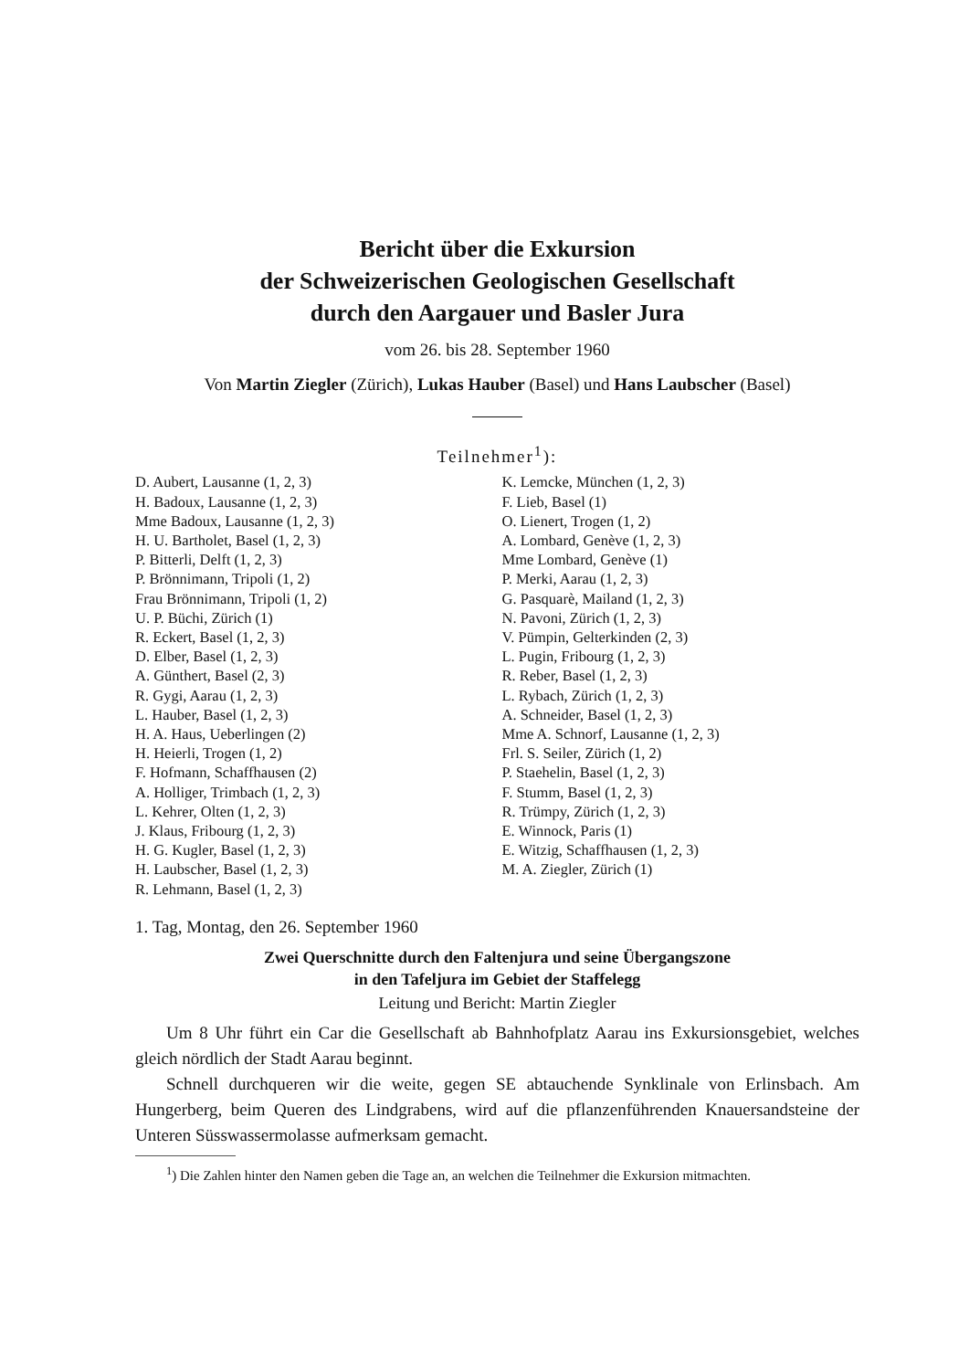Bericht über die Exkursion
der Schweizerischen Geologischen Gesellschaft
durch den Aargauer und Basler Jura
vom 26. bis 28. September 1960
Von Martin Ziegler (Zürich), Lukas Hauber (Basel) und Hans Laubscher (Basel)
Teilnehmer<sup>1</sup>):
D. Aubert, Lausanne (1, 2, 3)
H. Badoux, Lausanne (1, 2, 3)
Mme Badoux, Lausanne (1, 2, 3)
H. U. Bartholet, Basel (1, 2, 3)
P. Bitterli, Delft (1, 2, 3)
P. Brönnimann, Tripoli (1, 2)
Frau Brönnimann, Tripoli (1, 2)
U. P. Büchi, Zürich (1)
R. Eckert, Basel (1, 2, 3)
D. Elber, Basel (1, 2, 3)
A. Günthert, Basel (2, 3)
R. Gygi, Aarau (1, 2, 3)
L. Hauber, Basel (1, 2, 3)
H. A. Haus, Ueberlingen (2)
H. Heierli, Trogen (1, 2)
F. Hofmann, Schaffhausen (2)
A. Holliger, Trimbach (1, 2, 3)
L. Kehrer, Olten (1, 2, 3)
J. Klaus, Fribourg (1, 2, 3)
H. G. Kugler, Basel (1, 2, 3)
H. Laubscher, Basel (1, 2, 3)
R. Lehmann, Basel (1, 2, 3)
K. Lemcke, München (1, 2, 3)
F. Lieb, Basel (1)
O. Lienert, Trogen (1, 2)
A. Lombard, Genève (1, 2, 3)
Mme Lombard, Genève (1)
P. Merki, Aarau (1, 2, 3)
G. Pasquarè, Mailand (1, 2, 3)
N. Pavoni, Zürich (1, 2, 3)
V. Pümpin, Gelterkinden (2, 3)
L. Pugin, Fribourg (1, 2, 3)
R. Reber, Basel (1, 2, 3)
L. Rybach, Zürich (1, 2, 3)
A. Schneider, Basel (1, 2, 3)
Mme A. Schnorf, Lausanne (1, 2, 3)
Frl. S. Seiler, Zürich (1, 2)
P. Staehelin, Basel (1, 2, 3)
F. Stumm, Basel (1, 2, 3)
R. Trümpy, Zürich (1, 2, 3)
E. Winnock, Paris (1)
E. Witzig, Schaffhausen (1, 2, 3)
M. A. Ziegler, Zürich (1)
1. Tag, Montag, den 26. September 1960
Zwei Querschnitte durch den Faltenjura und seine Übergangszone
in den Tafeljura im Gebiet der Staffelegg
Leitung und Bericht: Martin Ziegler
Um 8 Uhr führt ein Car die Gesellschaft ab Bahnhofplatz Aarau ins Exkursionsgebiet, welches gleich nördlich der Stadt Aarau beginnt.
Schnell durchqueren wir die weite, gegen SE abtauchende Synklinale von Erlinsbach. Am Hungerberg, beim Queren des Lindgrabens, wird auf die pflanzenführenden Knauersandsteine der Unteren Süsswassermolasse aufmerksam gemacht.
<sup>1</sup>) Die Zahlen hinter den Namen geben die Tage an, an welchen die Teilnehmer die Exkursion mitmachten.